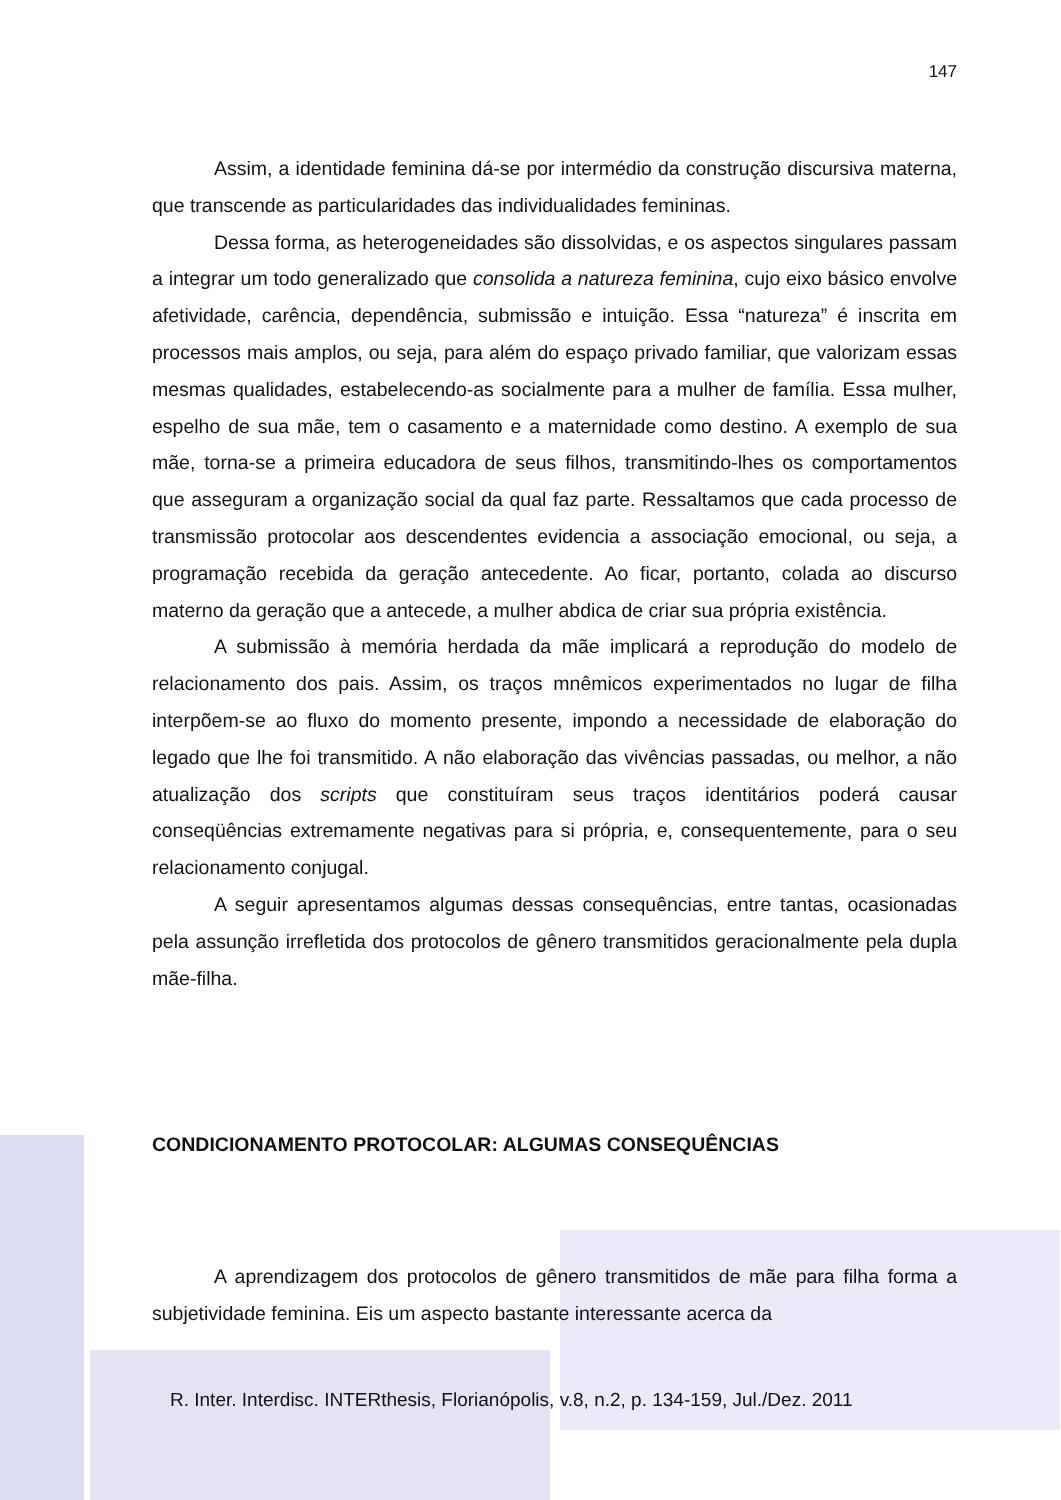147
Assim, a identidade feminina dá-se por intermédio da construção discursiva materna, que transcende as particularidades das individualidades femininas.
Dessa forma, as heterogeneidades são dissolvidas, e os aspectos singulares passam a integrar um todo generalizado que consolida a natureza feminina, cujo eixo básico envolve afetividade, carência, dependência, submissão e intuição. Essa “natureza” é inscrita em processos mais amplos, ou seja, para além do espaço privado familiar, que valorizam essas mesmas qualidades, estabelecendo-as socialmente para a mulher de família. Essa mulher, espelho de sua mãe, tem o casamento e a maternidade como destino. A exemplo de sua mãe, torna-se a primeira educadora de seus filhos, transmitindo-lhes os comportamentos que asseguram a organização social da qual faz parte. Ressaltamos que cada processo de transmissão protocolar aos descendentes evidencia a associação emocional, ou seja, a programação recebida da geração antecedente. Ao ficar, portanto, colada ao discurso materno da geração que a antecede, a mulher abdica de criar sua própria existência.
A submissão à memória herdada da mãe implicará a reprodução do modelo de relacionamento dos pais. Assim, os traços mnêmicos experimentados no lugar de filha interpõem-se ao fluxo do momento presente, impondo a necessidade de elaboração do legado que lhe foi transmitido. A não elaboração das vivências passadas, ou melhor, a não atualização dos scripts que constituíram seus traços identitários poderá causar conseqüências extremamente negativas para si própria, e, consequentemente, para o seu relacionamento conjugal.
A seguir apresentamos algumas dessas consequências, entre tantas, ocasionadas pela assunção irrefletida dos protocolos de gênero transmitidos geracionalmente pela dupla mãe-filha.
CONDICIONAMENTO PROTOCOLAR: ALGUMAS CONSEQUÊNCIAS
A aprendizagem dos protocolos de gênero transmitidos de mãe para filha forma a subjetividade feminina. Eis um aspecto bastante interessante acerca da
R. Inter. Interdisc. INTERthesis, Florianópolis, v.8, n.2, p. 134-159, Jul./Dez. 2011